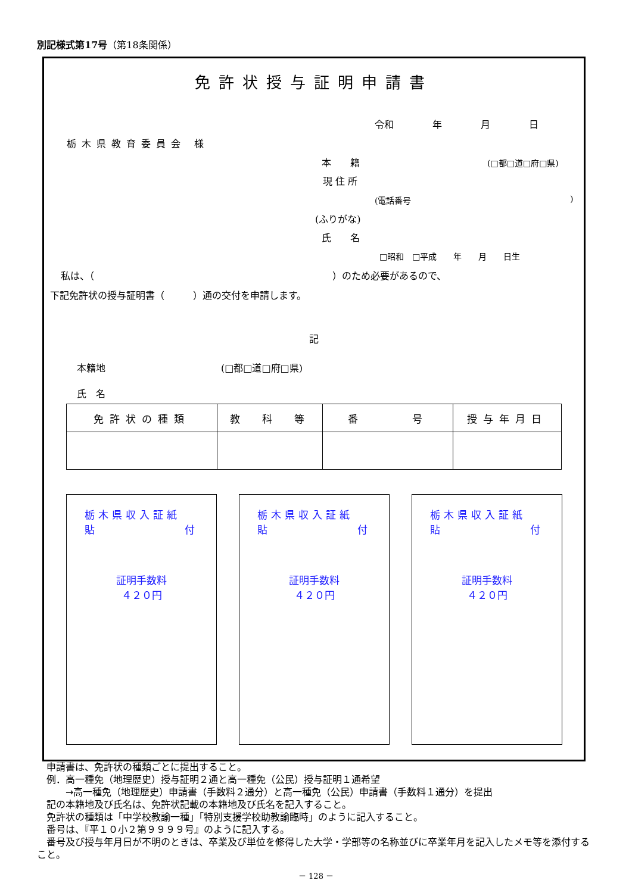別記様式第17号（第18条関係）
免許状授与証明申請書
令和 年 月 日
栃木県教育委員会 様
本　　籍 (□都□道□府□県)
現 住 所
(電話番号 )
(ふりがな)
氏　　名
□昭和　□平成　　年　　月　　日生
私は、（　　　　　　　　　　　　　　　　　　　　　　　　　）のため必要があるので、
下記免許状の授与証明書（　　　）通の交付を申請します。
記
本籍地 (□都□道□府□県)
氏　名
| 免許状の種類 | 教 科 等 | 番 号 | 授与年月日 |
| --- | --- | --- | --- |
栃木県収入証紙
貼 付
証明手数料
４２０円
栃木県収入証紙
貼 付
証明手数料
４２０円
栃木県収入証紙
貼 付
証明手数料
４２０円
　申請書は、免許状の種類ごとに提出すること。
　例．高一種免（地理歴史）授与証明２通と高一種免（公民）授与証明１通希望
　　　→高一種免（地理歴史）申請書（手数料２通分）と高一種免（公民）申請書（手数料１通分）を提出
　記の本籍地及び氏名は、免許状記載の本籍地及び氏名を記入すること。
　免許状の種類は「中学校教諭一種」「特別支援学校助教諭臨時」のように記入すること。
　番号は、『平１０小２第９９９９号』のように記入する。
　番号及び授与年月日が不明のときは、卒業及び単位を修得した大学・学部等の名称並びに卒業年月を記入したメモ等を添付すること。
－ 128 －